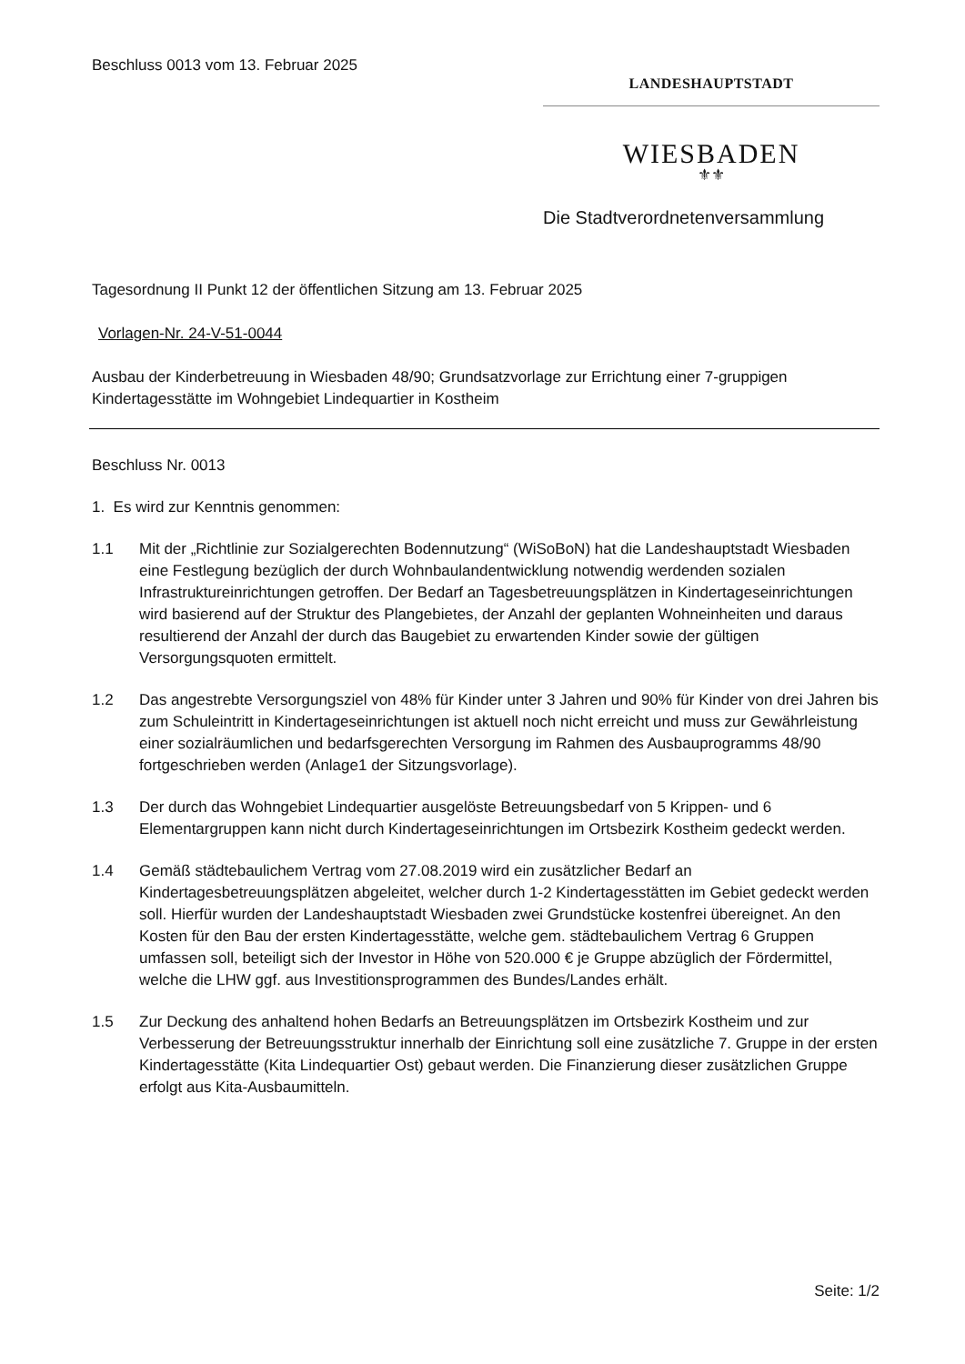Beschluss 0013 vom 13. Februar 2025
LANDESHAUPTSTADT
WIESBADEN
⚜⚜
Die Stadtverordnetenversammlung
Tagesordnung II Punkt 12 der öffentlichen Sitzung am 13. Februar 2025
Vorlagen-Nr. 24-V-51-0044
Ausbau der Kinderbetreuung in Wiesbaden 48/90; Grundsatzvorlage zur Errichtung einer 7-gruppigen Kindertagesstätte im Wohngebiet Lindequartier in Kostheim
Beschluss Nr. 0013
1. Es wird zur Kenntnis genommen:
1.1 Mit der „Richtlinie zur Sozialgerechten Bodennutzung“ (WiSoBoN) hat die Landeshauptstadt Wiesbaden eine Festlegung bezüglich der durch Wohnbaulandentwicklung notwendig werdenden sozialen Infrastruktureinrichtungen getroffen. Der Bedarf an Tagesbetreuungsplätzen in Kindertageseinrichtungen wird basierend auf der Struktur des Plangebietes, der Anzahl der geplanten Wohneinheiten und daraus resultierend der Anzahl der durch das Baugebiet zu erwartenden Kinder sowie der gültigen Versorgungsquoten ermittelt.
1.2 Das angestrebte Versorgungsziel von 48% für Kinder unter 3 Jahren und 90% für Kinder von drei Jahren bis zum Schuleintritt in Kindertageseinrichtungen ist aktuell noch nicht erreicht und muss zur Gewährleistung einer sozialräumlichen und bedarfsgerechten Versorgung im Rahmen des Ausbauprogramms 48/90 fortgeschrieben werden (Anlage1 der Sitzungsvorlage).
1.3 Der durch das Wohngebiet Lindequartier ausgelöste Betreuungsbedarf von 5 Krippen- und 6 Elementargruppen kann nicht durch Kindertageseinrichtungen im Ortsbezirk Kostheim gedeckt werden.
1.4 Gemäß städtebaulichem Vertrag vom 27.08.2019 wird ein zusätzlicher Bedarf an Kindertagesbetreuungsplätzen abgeleitet, welcher durch 1-2 Kindertagesstätten im Gebiet gedeckt werden soll. Hierfür wurden der Landeshauptstadt Wiesbaden zwei Grundstücke kostenfrei übereignet. An den Kosten für den Bau der ersten Kindertagesstätte, welche gem. städtebaulichem Vertrag 6 Gruppen umfassen soll, beteiligt sich der Investor in Höhe von 520.000 € je Gruppe abzüglich der Fördermittel, welche die LHW ggf. aus Investitionsprogrammen des Bundes/Landes erhält.
1.5 Zur Deckung des anhaltend hohen Bedarfs an Betreuungsplätzen im Ortsbezirk Kostheim und zur Verbesserung der Betreuungsstruktur innerhalb der Einrichtung soll eine zusätzliche 7. Gruppe in der ersten Kindertagesstätte (Kita Lindequartier Ost) gebaut werden. Die Finanzierung dieser zusätzlichen Gruppe erfolgt aus Kita-Ausbaumitteln.
Seite: 1/2